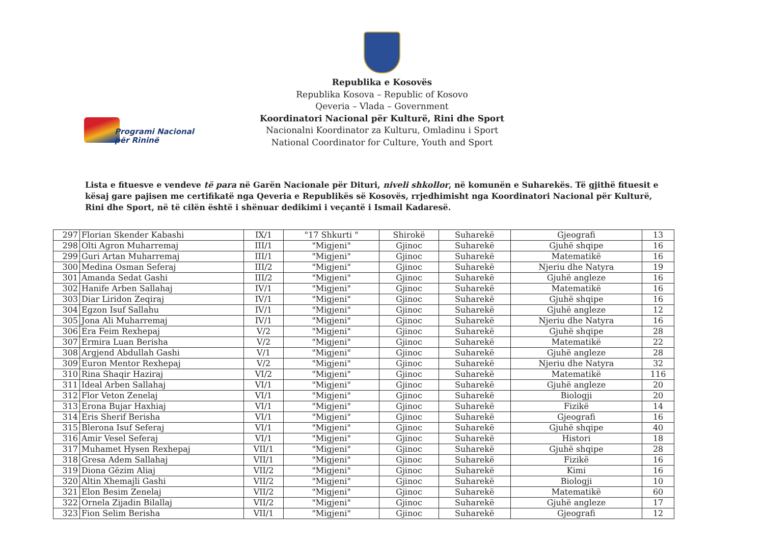Programi Nacional
për Rininë
Republika e Kosovës
Republika Kosova – Republic of Kosovo
Qeveria – Vlada – Government
Koordinatori Nacional për Kulturë, Rini dhe Sport
Nacionalni Koordinator za Kulturu, Omladinu i Sport
National Coordinator for Culture, Youth and Sport
Lista e fituesve e vendeve të para në Garën Nacionale për Dituri, niveli shkollor, në komunën e Suharekës. Të gjithë fituesit e kësaj gare pajisen me certifikatë nga Qeveria e Republikës së Kosovës, rrjedhimisht nga Koordinatori Nacional për Kulturë, Rini dhe Sport, në të cilën është i shënuar dedikimi i veçantë i Ismail Kadaresë.
| 297 | Florian Skender Kabashi | IX/1 | "17 Shkurti " | Shirokë | Suharekë | Gjeografi | 13 |
| 298 | Olti Agron Muharremaj | III/1 | "Migjeni" | Gjinoc | Suharekë | Gjuhë shqipe | 16 |
| 299 | Guri Artan Muharremaj | III/1 | "Migjeni" | Gjinoc | Suharekë | Matematikë | 16 |
| 300 | Medina Osman Seferaj | III/2 | "Migjeni" | Gjinoc | Suharekë | Njeriu dhe Natyra | 19 |
| 301 | Amanda Sedat Gashi | III/2 | "Migjeni" | Gjinoc | Suharekë | Gjuhë angleze | 16 |
| 302 | Hanife Arben Sallahaj | IV/1 | "Migjeni" | Gjinoc | Suharekë | Matematikë | 16 |
| 303 | Diar Liridon Zeqiraj | IV/1 | "Migjeni" | Gjinoc | Suharekë | Gjuhë shqipe | 16 |
| 304 | Egzon Isuf Sallahu | IV/1 | "Migjeni" | Gjinoc | Suharekë | Gjuhë angleze | 12 |
| 305 | Jona Ali Muharremaj | IV/1 | "Migjeni" | Gjinoc | Suharekë | Njeriu dhe Natyra | 16 |
| 306 | Era Feim Rexhepaj | V/2 | "Migjeni" | Gjinoc | Suharekë | Gjuhë shqipe | 28 |
| 307 | Ermira Luan Berisha | V/2 | "Migjeni" | Gjinoc | Suharekë | Matematikë | 22 |
| 308 | Argjend Abdullah Gashi | V/1 | "Migjeni" | Gjinoc | Suharekë | Gjuhë angleze | 28 |
| 309 | Euron Mentor Rexhepaj | V/2 | "Migjeni" | Gjinoc | Suharekë | Njeriu dhe Natyra | 32 |
| 310 | Rina Shaqir Haziraj | VI/2 | "Migjeni" | Gjinoc | Suharekë | Matematikë | 116 |
| 311 | Ideal Arben Sallahaj | VI/1 | "Migjeni" | Gjinoc | Suharekë | Gjuhë angleze | 20 |
| 312 | Flor Veton Zenelaj | VI/1 | "Migjeni" | Gjinoc | Suharekë | Biologji | 20 |
| 313 | Erona Bujar Haxhiaj | VI/1 | "Migjeni" | Gjinoc | Suharekë | Fizikë | 14 |
| 314 | Eris Sherif Berisha | VI/1 | "Migjeni" | Gjinoc | Suharekë | Gjeografi | 16 |
| 315 | Blerona Isuf Seferaj | VI/1 | "Migjeni" | Gjinoc | Suharekë | Gjuhë shqipe | 40 |
| 316 | Amir Vesel Seferaj | VI/1 | "Migjeni" | Gjinoc | Suharekë | Histori | 18 |
| 317 | Muhamet Hysen Rexhepaj | VII/1 | "Migjeni" | Gjinoc | Suharekë | Gjuhë shqipe | 28 |
| 318 | Gresa Adem Sallahaj | VII/1 | "Migjeni" | Gjinoc | Suharekë | Fizikë | 16 |
| 319 | Diona Gëzim Aliaj | VII/2 | "Migjeni" | Gjinoc | Suharekë | Kimi | 16 |
| 320 | Altin Xhemajli Gashi | VII/2 | "Migjeni" | Gjinoc | Suharekë | Biologji | 10 |
| 321 | Elon Besim Zenelaj | VII/2 | "Migjeni" | Gjinoc | Suharekë | Matematikë | 60 |
| 322 | Ornela Zijadin Bilallaj | VII/2 | "Migjeni" | Gjinoc | Suharekë | Gjuhë angleze | 17 |
| 323 | Fion Selim Berisha | VII/1 | "Migjeni" | Gjinoc | Suharekë | Gjeografi | 12 |